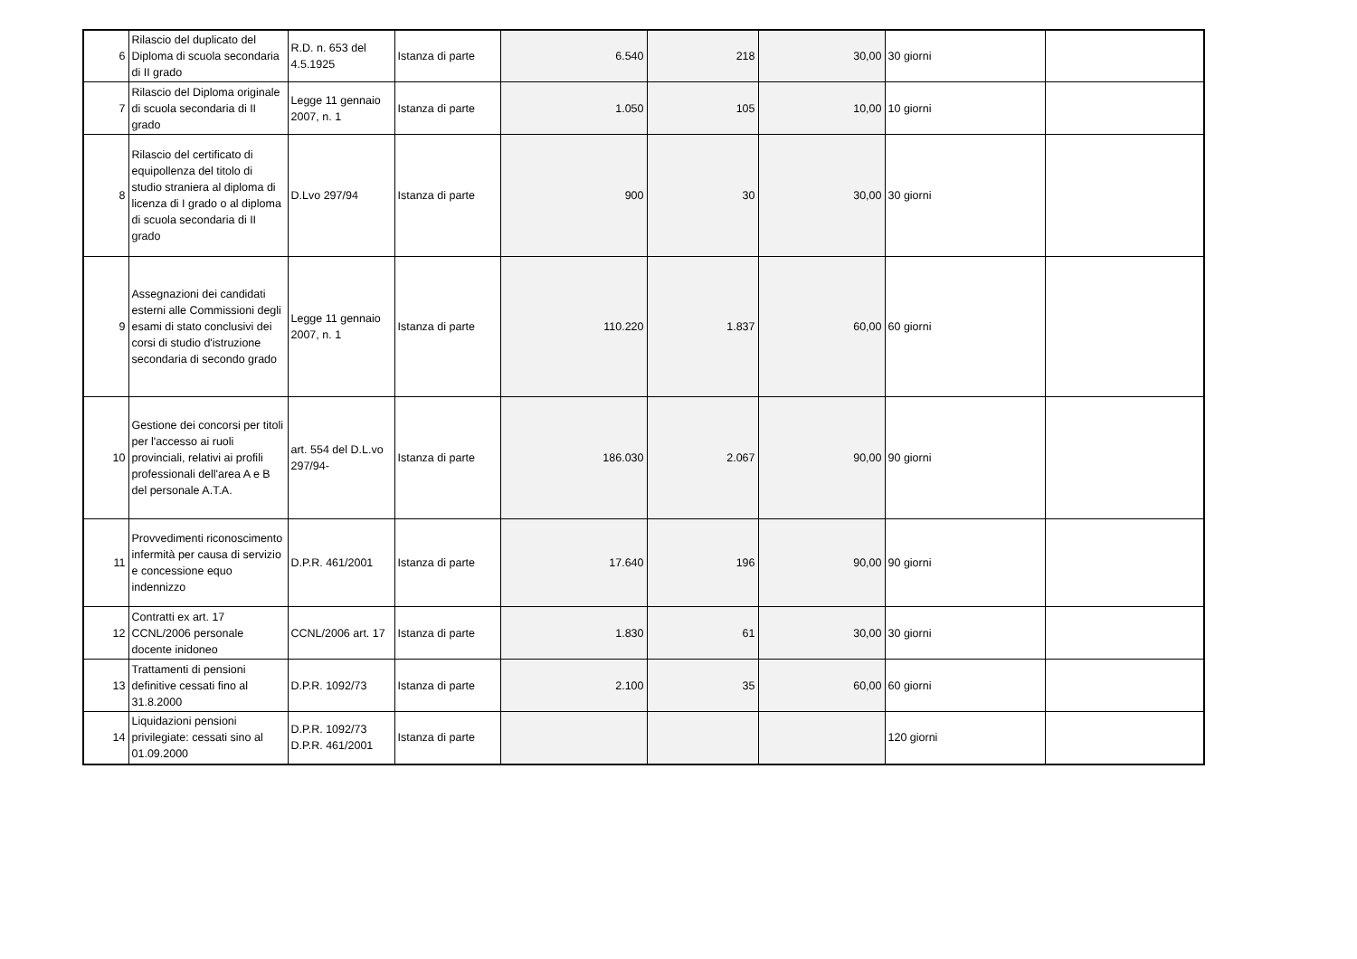| 6 | Rilascio del duplicato del Diploma di scuola secondaria di II grado | R.D. n. 653 del 4.5.1925 | Istanza di parte | 6.540 | 218 | 30,00 | 30 giorni | |
| 7 | Rilascio del Diploma originale di scuola secondaria di II grado | Legge 11 gennaio 2007, n. 1 | Istanza di parte | 1.050 | 105 | 10,00 | 10 giorni | |
| 8 | Rilascio del certificato di equipollenza del titolo di studio straniera al diploma di licenza di I grado o al diploma di scuola secondaria di II grado | D.Lvo 297/94 | Istanza di parte | 900 | 30 | 30,00 | 30 giorni | |
| 9 | Assegnazioni dei candidati esterni alle Commissioni degli esami di stato conclusivi dei corsi di studio d'istruzione secondaria di secondo grado | Legge 11 gennaio 2007, n. 1 | Istanza di parte | 110.220 | 1.837 | 60,00 | 60 giorni | |
| 10 | Gestione dei concorsi per titoli per l'accesso ai ruoli provinciali, relativi ai profili professionali dell'area A e B del personale A.T.A. | art. 554 del D.L.vo 297/94- | Istanza di parte | 186.030 | 2.067 | 90,00 | 90 giorni | |
| 11 | Provvedimenti riconoscimento infermità per causa di servizio e concessione equo indennizzo | D.P.R. 461/2001 | Istanza di parte | 17.640 | 196 | 90,00 | 90 giorni | |
| 12 | Contratti ex art. 17 CCNL/2006 personale docente inidoneo | CCNL/2006 art. 17 | Istanza di parte | 1.830 | 61 | 30,00 | 30 giorni | |
| 13 | Trattamenti di pensioni definitive cessati fino al 31.8.2000 | D.P.R. 1092/73 | Istanza di parte | 2.100 | 35 | 60,00 | 60 giorni | |
| 14 | Liquidazioni pensioni privilegiate: cessati sino al 01.09.2000 | D.P.R. 1092/73 D.P.R. 461/2001 | Istanza di parte | | | | 120 giorni | |